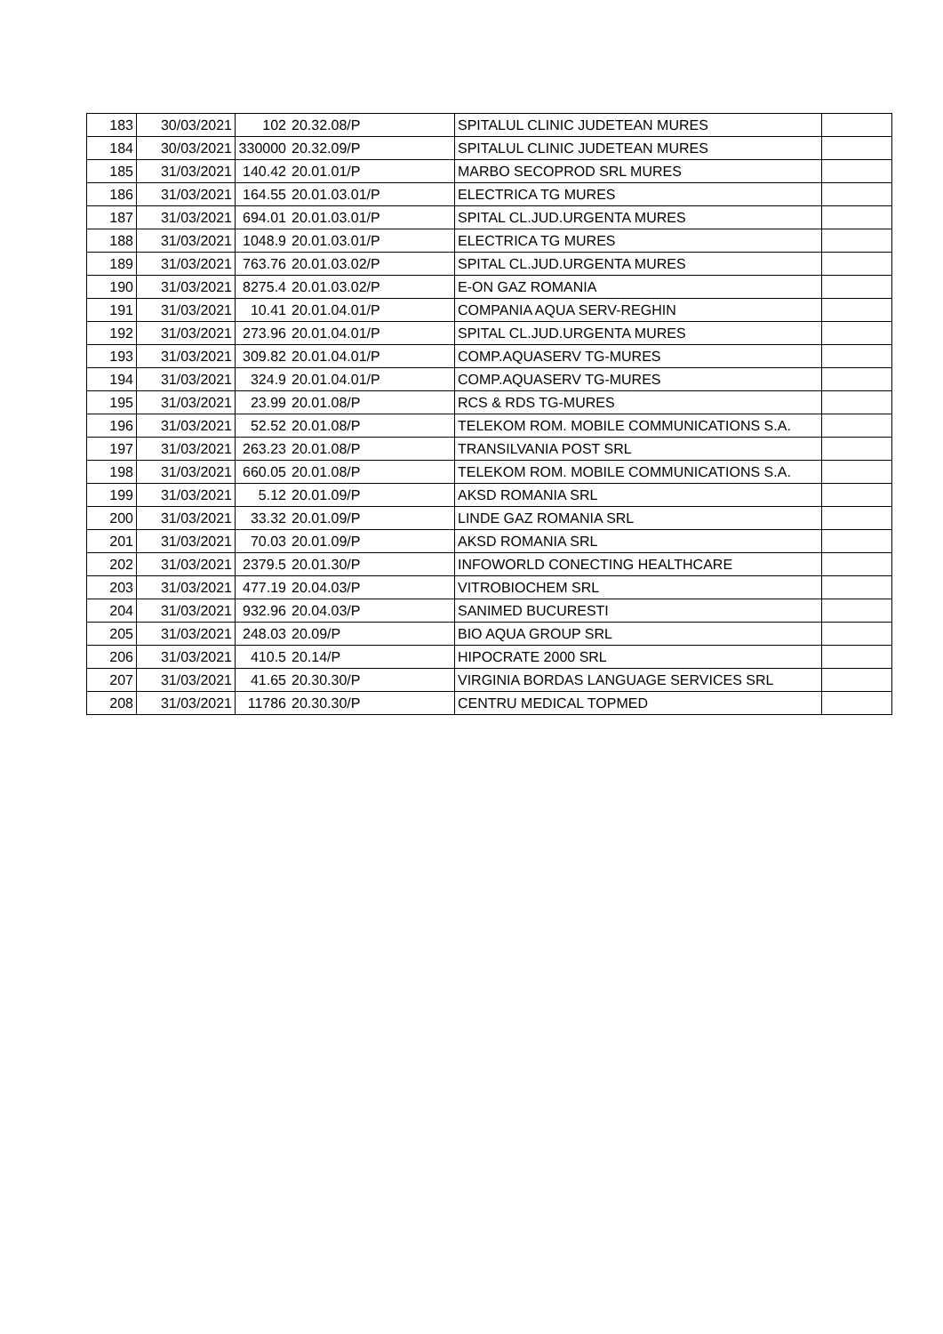| 183 | 30/03/2021 | 102 | 20.32.08/P | SPITALUL CLINIC JUDETEAN MURES | |
| 184 | 30/03/2021 | 330000 | 20.32.09/P | SPITALUL CLINIC JUDETEAN MURES | |
| 185 | 31/03/2021 | 140.42 | 20.01.01/P | MARBO SECOPROD SRL MURES | |
| 186 | 31/03/2021 | 164.55 | 20.01.03.01/P | ELECTRICA TG MURES | |
| 187 | 31/03/2021 | 694.01 | 20.01.03.01/P | SPITAL CL.JUD.URGENTA MURES | |
| 188 | 31/03/2021 | 1048.9 | 20.01.03.01/P | ELECTRICA TG MURES | |
| 189 | 31/03/2021 | 763.76 | 20.01.03.02/P | SPITAL CL.JUD.URGENTA MURES | |
| 190 | 31/03/2021 | 8275.4 | 20.01.03.02/P | E-ON GAZ ROMANIA | |
| 191 | 31/03/2021 | 10.41 | 20.01.04.01/P | COMPANIA AQUA SERV-REGHIN | |
| 192 | 31/03/2021 | 273.96 | 20.01.04.01/P | SPITAL CL.JUD.URGENTA MURES | |
| 193 | 31/03/2021 | 309.82 | 20.01.04.01/P | COMP.AQUASERV TG-MURES | |
| 194 | 31/03/2021 | 324.9 | 20.01.04.01/P | COMP.AQUASERV TG-MURES | |
| 195 | 31/03/2021 | 23.99 | 20.01.08/P | RCS & RDS TG-MURES | |
| 196 | 31/03/2021 | 52.52 | 20.01.08/P | TELEKOM ROM. MOBILE COMMUNICATIONS S.A. | |
| 197 | 31/03/2021 | 263.23 | 20.01.08/P | TRANSILVANIA POST SRL | |
| 198 | 31/03/2021 | 660.05 | 20.01.08/P | TELEKOM ROM. MOBILE COMMUNICATIONS S.A. | |
| 199 | 31/03/2021 | 5.12 | 20.01.09/P | AKSD ROMANIA SRL | |
| 200 | 31/03/2021 | 33.32 | 20.01.09/P | LINDE GAZ ROMANIA SRL | |
| 201 | 31/03/2021 | 70.03 | 20.01.09/P | AKSD ROMANIA SRL | |
| 202 | 31/03/2021 | 2379.5 | 20.01.30/P | INFOWORLD CONECTING HEALTHCARE | |
| 203 | 31/03/2021 | 477.19 | 20.04.03/P | VITROBIOCHEM SRL | |
| 204 | 31/03/2021 | 932.96 | 20.04.03/P | SANIMED BUCURESTI | |
| 205 | 31/03/2021 | 248.03 | 20.09/P | BIO AQUA GROUP SRL | |
| 206 | 31/03/2021 | 410.5 | 20.14/P | HIPOCRATE 2000 SRL | |
| 207 | 31/03/2021 | 41.65 | 20.30.30/P | VIRGINIA BORDAS LANGUAGE SERVICES SRL | |
| 208 | 31/03/2021 | 11786 | 20.30.30/P | CENTRU MEDICAL TOPMED | |